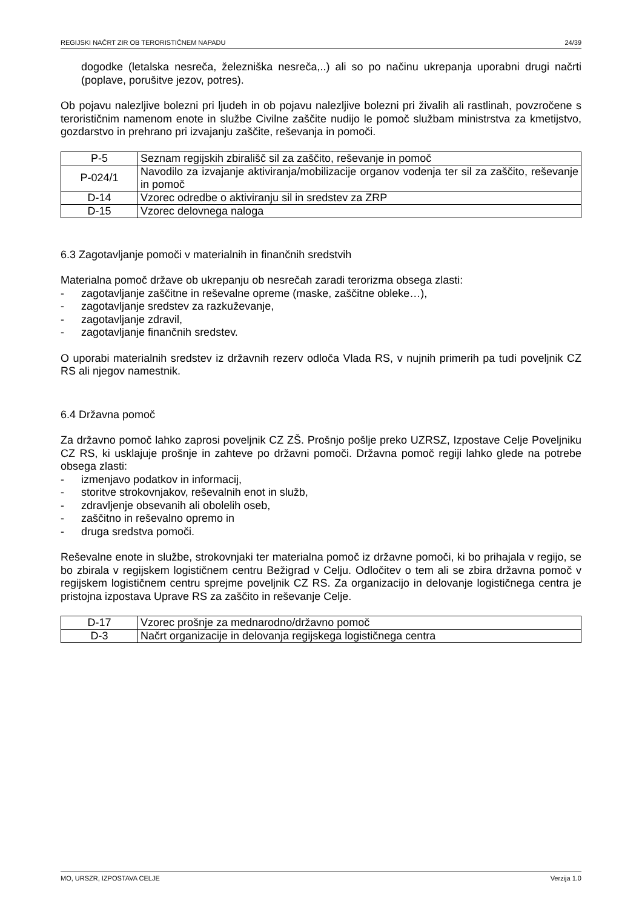REGIJSKI NAČRT ZIR OB TERORISTIČNEM NAPADU 24/39
dogodke (letalska nesreča, železniška nesreča,..) ali so po načinu ukrepanja uporabni drugi načrti (poplave, porušitve jezov, potres).
Ob pojavu nalezljive bolezni pri ljudeh in ob pojavu nalezljive bolezni pri živalih ali rastlinah, povzročene s terorističnim namenom enote in službe Civilne zaščite nudijo le pomoč službam ministrstva za kmetijstvo, gozdarstvo in prehrano pri izvajanju zaščite, reševanja in pomoči.
| P-5 | Seznam regijskih zbirališč sil za zaščito, reševanje in pomoč |
| P-024/1 | Navodilo za izvajanje aktiviranja/mobilizacije organov vodenja ter sil za zaščito, reševanje in pomoč |
| D-14 | Vzorec odredbe o aktiviranju sil in sredstev za ZRP |
| D-15 | Vzorec delovnega naloga |
6.3 Zagotavljanje pomoči v materialnih in finančnih sredstvih
Materialna pomoč države ob ukrepanju ob nesrečah zaradi terorizma obsega zlasti:
- zagotavljanje zaščitne in reševalne opreme (maske, zaščitne obleke…),
- zagotavljanje sredstev za razkuževanje,
- zagotavljanje zdravil,
- zagotavljanje finančnih sredstev.
O uporabi materialnih sredstev iz državnih rezerv odloča Vlada RS, v nujnih primerih pa tudi poveljnik CZ RS ali njegov namestnik.
6.4 Državna pomoč
Za državno pomoč lahko zaprosi poveljnik CZ ZŠ. Prošnjo pošlje preko UZRSZ, Izpostave Celje Poveljniku CZ RS, ki usklajuje prošnje in zahteve po državni pomoči. Državna pomoč regiji lahko glede na potrebe obsega zlasti:
- izmenjavo podatkov in informacij,
- storitve strokovnjakov, reševalnih enot in služb,
- zdravljenje obsevanih ali obolelih oseb,
- zaščitno in reševalno opremo in
- druga sredstva pomoči.
Reševalne enote in službe, strokovnjaki ter materialna pomoč iz državne pomoči, ki bo prihajala v regijo, se bo zbirala v regijskem logističnem centru Bežigrad v Celju. Odločitev o tem ali se zbira državna pomoč v regijskem logističnem centru sprejme poveljnik CZ RS. Za organizacijo in delovanje logističnega centra je pristojna izpostava Uprave RS za zaščito in reševanje Celje.
| D-17 | Vzorec prošnje za mednarodno/državno pomoč |
| D-3 | Načrt organizacije in delovanja regijskega logističnega centra |
MO, URSZR, IZPOSTAVA CELJE Verzija 1.0